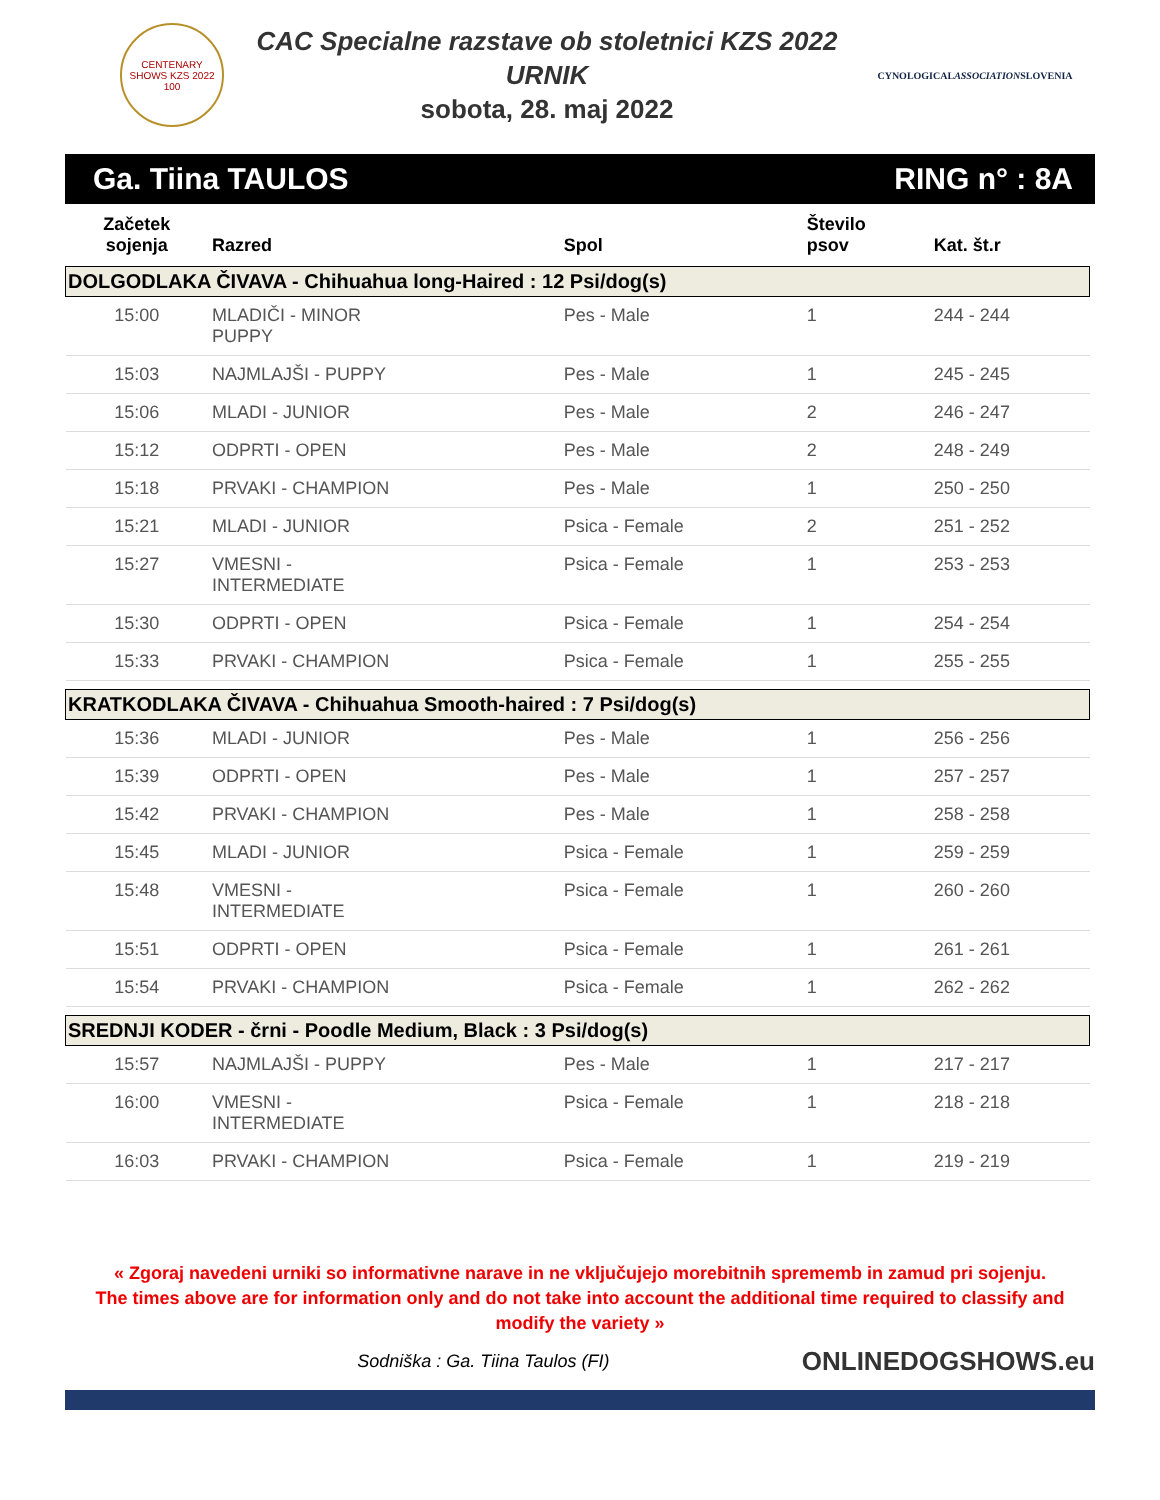CENTENARY SHOWS KZS 2022
100
CAC Specialne razstave ob stoletnici KZS 2022
URNIK
sobota, 28. maj 2022
CYNOLOGICALASSOCIATIONSLOVENIA
Ga. Tiina TAULOS RING n° : 8A
| Začetek sojenja | Razred | Spol | Število psov | Kat. št.r |
| --- | --- | --- | --- | --- |
| DOLGODLAKA ČIVAVA - Chihuahua long-Haired : 12 Psi/dog(s) | | | | |
| 15:00 | MLADIČI - MINOR PUPPY | Pes - Male | 1 | 244 - 244 |
| 15:03 | NAJMLAJŠI - PUPPY | Pes - Male | 1 | 245 - 245 |
| 15:06 | MLADI - JUNIOR | Pes - Male | 2 | 246 - 247 |
| 15:12 | ODPRTI - OPEN | Pes - Male | 2 | 248 - 249 |
| 15:18 | PRVAKI - CHAMPION | Pes - Male | 1 | 250 - 250 |
| 15:21 | MLADI - JUNIOR | Psica - Female | 2 | 251 - 252 |
| 15:27 | VMESNI - INTERMEDIATE | Psica - Female | 1 | 253 - 253 |
| 15:30 | ODPRTI - OPEN | Psica - Female | 1 | 254 - 254 |
| 15:33 | PRVAKI - CHAMPION | Psica - Female | 1 | 255 - 255 |
| KRATKODLAKA ČIVAVA - Chihuahua Smooth-haired : 7 Psi/dog(s) | | | | |
| 15:36 | MLADI - JUNIOR | Pes - Male | 1 | 256 - 256 |
| 15:39 | ODPRTI - OPEN | Pes - Male | 1 | 257 - 257 |
| 15:42 | PRVAKI - CHAMPION | Pes - Male | 1 | 258 - 258 |
| 15:45 | MLADI - JUNIOR | Psica - Female | 1 | 259 - 259 |
| 15:48 | VMESNI - INTERMEDIATE | Psica - Female | 1 | 260 - 260 |
| 15:51 | ODPRTI - OPEN | Psica - Female | 1 | 261 - 261 |
| 15:54 | PRVAKI - CHAMPION | Psica - Female | 1 | 262 - 262 |
| SREDNJI KODER - črni - Poodle Medium, Black : 3 Psi/dog(s) | | | | |
| 15:57 | NAJMLAJŠI - PUPPY | Pes - Male | 1 | 217 - 217 |
| 16:00 | VMESNI - INTERMEDIATE | Psica - Female | 1 | 218 - 218 |
| 16:03 | PRVAKI - CHAMPION | Psica - Female | 1 | 219 - 219 |
« Zgoraj navedeni urniki so informativne narave in ne vključujejo morebitnih sprememb in zamud pri sojenju.
The times above are for information only and do not take into account the additional time required to classify and modify the variety »
Sodniška : Ga. Tiina Taulos (FI) ONLINEDOGSHOWS.eu